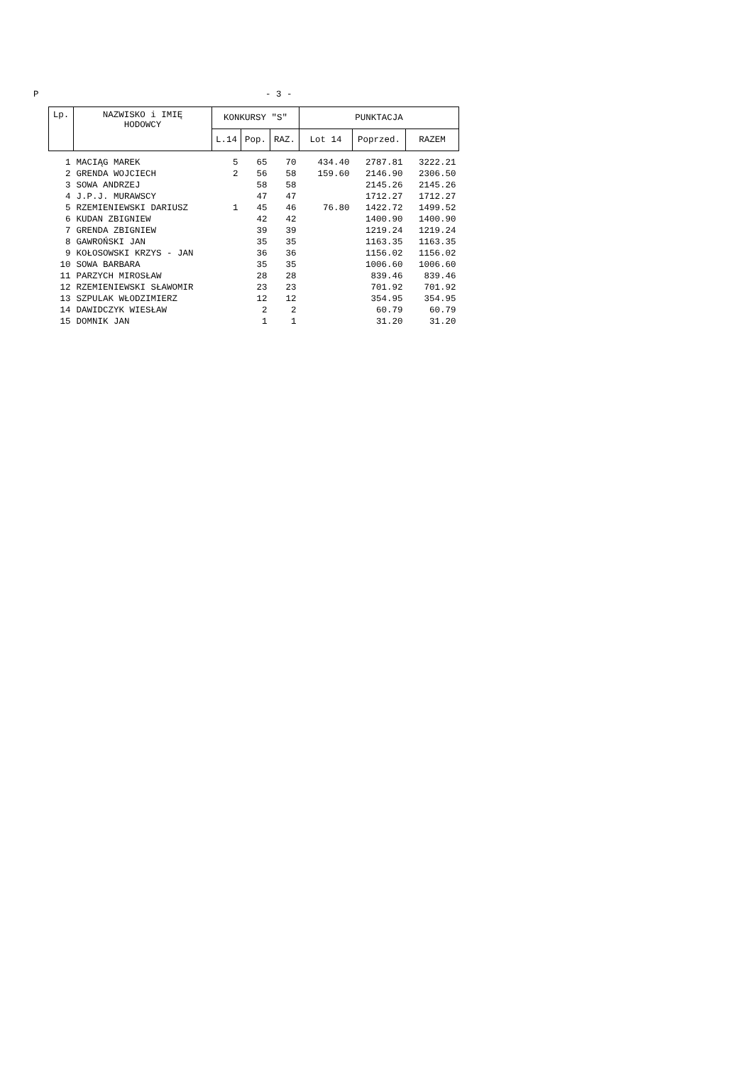P - 3 -
| Lp. | NAZWISKO i IMIĘ HODOWCY | KONKURSY "S" | | | PUNKTACJA | | |
| --- | --- | --- | --- | --- | --- | --- | --- |
| | | L.14 | Pop. | RAZ. | Lot 14 | Poprzed. | RAZEM |
| 1 | MACIĄG MAREK | 5 | 65 | 70 | 434.40 | 2787.81 | 3222.21 |
| 2 | GRENDA WOJCIECH | 2 | 56 | 58 | 159.60 | 2146.90 | 2306.50 |
| 3 | SOWA ANDRZEJ | | 58 | 58 | | 2145.26 | 2145.26 |
| 4 | J.P.J. MURAWSCY | | 47 | 47 | | 1712.27 | 1712.27 |
| 5 | RZEMIENIEWSKI DARIUSZ | 1 | 45 | 46 | 76.80 | 1422.72 | 1499.52 |
| 6 | KUDAN ZBIGNIEW | | 42 | 42 | | 1400.90 | 1400.90 |
| 7 | GRENDA ZBIGNIEW | | 39 | 39 | | 1219.24 | 1219.24 |
| 8 | GAWROŃSKI JAN | | 35 | 35 | | 1163.35 | 1163.35 |
| 9 | KOŁOSOWSKI KRZYS - JAN | | 36 | 36 | | 1156.02 | 1156.02 |
| 10 | SOWA BARBARA | | 35 | 35 | | 1006.60 | 1006.60 |
| 11 | PARZYCH MIROSŁAW | | 28 | 28 | | 839.46 | 839.46 |
| 12 | RZEMIENIEWSKI SŁAWOMIR | | 23 | 23 | | 701.92 | 701.92 |
| 13 | SZPULAK WŁODZIMIERZ | | 12 | 12 | | 354.95 | 354.95 |
| 14 | DAWIDCZYK WIESŁAW | | 2 | 2 | | 60.79 | 60.79 |
| 15 | DOMNIK JAN | | 1 | 1 | | 31.20 | 31.20 |